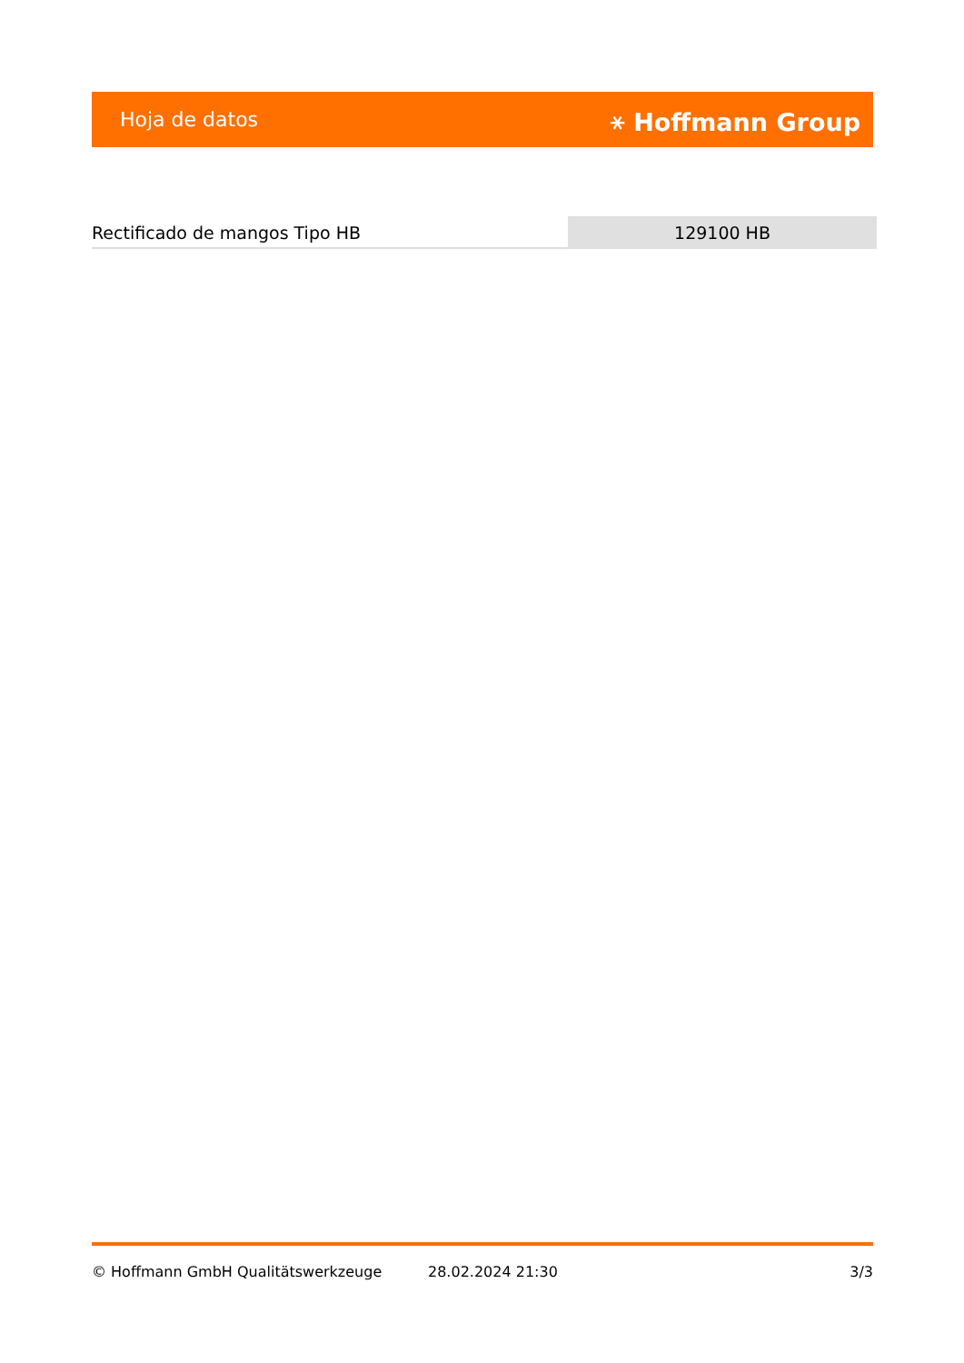Hoja de datos ⚹ Hoffmann Group
Rectificado de mangos Tipo HB 129100 HB
© Hoffmann GmbH Qualitätswerkzeuge 28.02.2024 21:30 3/3